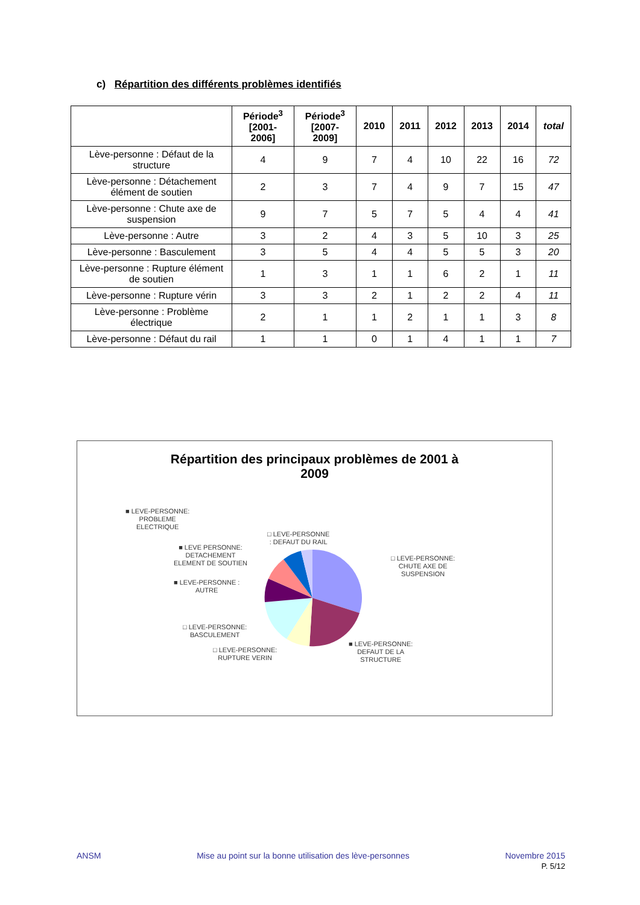c) Répartition des différents problèmes identifiés
| | Période<sup>3</sup> [2001- 2006] | Période<sup>3</sup> [2007- 2009] | 2010 | 2011 | 2012 | 2013 | 2014 | total |
| --- | --- | --- | --- | --- | --- | --- | --- | --- |
| Lève-personne : Défaut de la structure | 4 | 9 | 7 | 4 | 10 | 22 | 16 | 72 |
| Lève-personne : Détachement élément de soutien | 2 | 3 | 7 | 4 | 9 | 7 | 15 | 47 |
| Lève-personne : Chute axe de suspension | 9 | 7 | 5 | 7 | 5 | 4 | 4 | 41 |
| Lève-personne : Autre | 3 | 2 | 4 | 3 | 5 | 10 | 3 | 25 |
| Lève-personne : Basculement | 3 | 5 | 4 | 4 | 5 | 5 | 3 | 20 |
| Lève-personne : Rupture élément de soutien | 1 | 3 | 1 | 1 | 6 | 2 | 1 | 11 |
| Lève-personne : Rupture vérin | 3 | 3 | 2 | 1 | 2 | 2 | 4 | 11 |
| Lève-personne : Problème électrique | 2 | 1 | 1 | 2 | 1 | 1 | 3 | 8 |
| Lève-personne : Défaut du rail | 1 | 1 | 0 | 1 | 4 | 1 | 1 | 7 |
Répartition des principaux problèmes de 2001 à
2009
■ LEVE-PERSONNE:
PROBLEME
ELECTRIQUE
□ LEVE-PERSONNE
: DEFAUT DU RAIL
■ LEVE PERSONNE:
DETACHEMENT
ELEMENT DE SOUTIEN
□ LEVE-PERSONNE:
CHUTE AXE DE
SUSPENSION
■ LEVE-PERSONNE :
AUTRE
□ LEVE-PERSONNE:
BASCULEMENT
□ LEVE-PERSONNE:
RUPTURE VERIN
■ LEVE-PERSONNE:
DEFAUT DE LA
STRUCTURE
ANSM Mise au point sur la bonne utilisation des lève-personnes Novembre 2015
P. 5/12